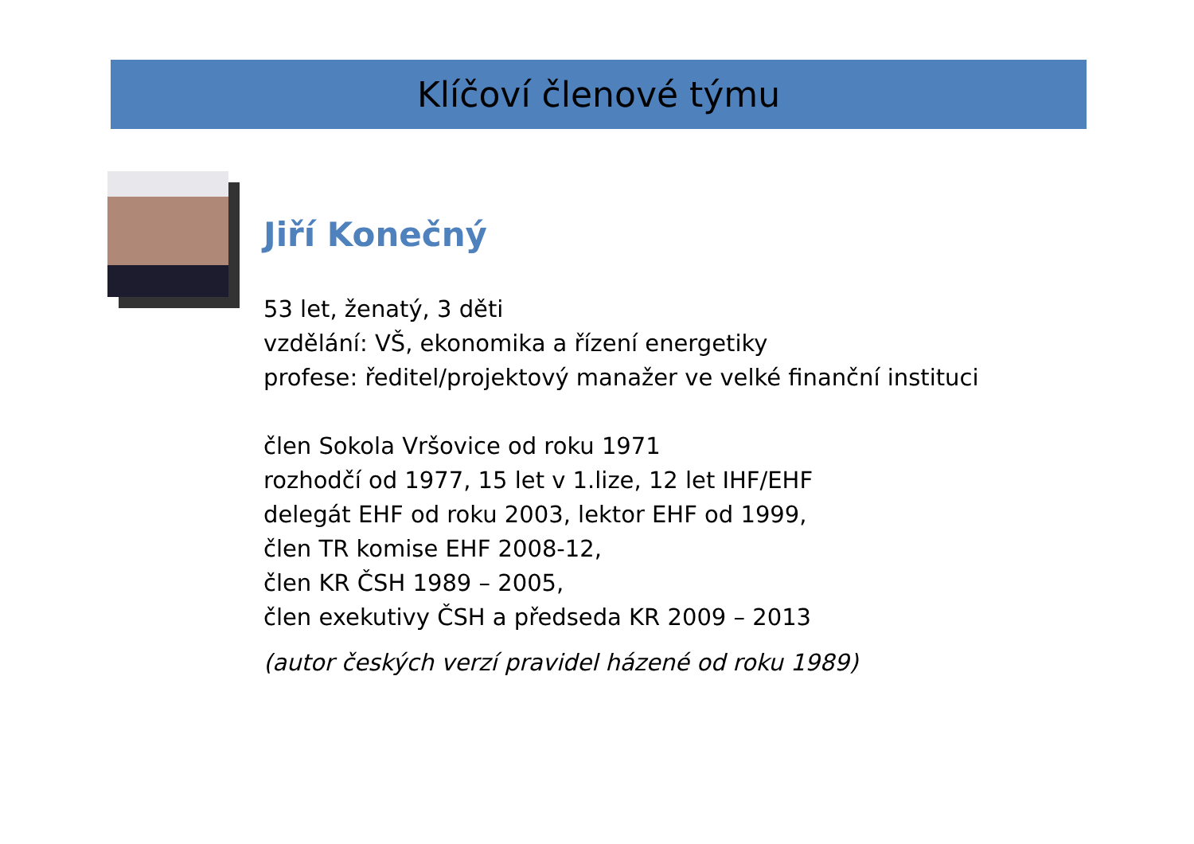Klíčoví členové týmu
Jiří Konečný
53 let, ženatý, 3 děti
vzdělání: VŠ, ekonomika a řízení energetiky
profese: ředitel/projektový manažer ve velké finanční instituci
člen Sokola Vršovice od roku 1971
rozhodčí od 1977, 15 let v 1.lize, 12 let IHF/EHF
delegát EHF od roku 2003, lektor EHF od 1999,
člen TR komise EHF 2008-12,
člen KR ČSH 1989 – 2005,
člen exekutivy ČSH a předseda KR 2009 – 2013
(autor českých verzí pravidel házené od roku 1989)